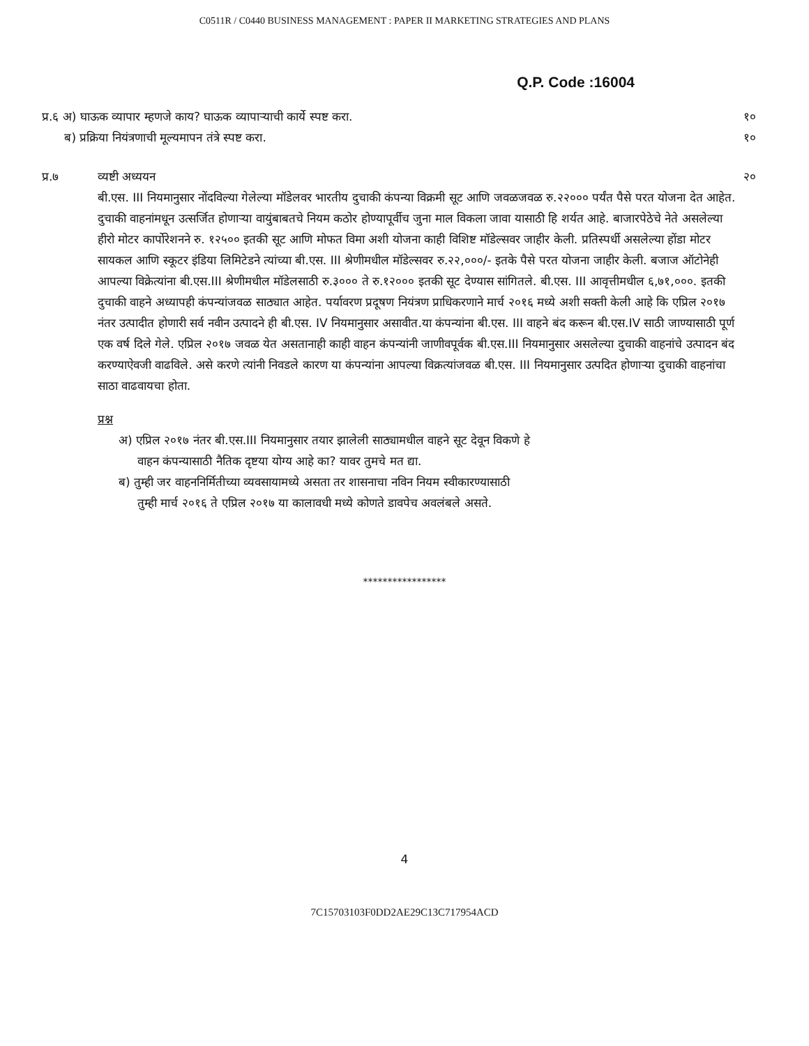C0511R / C0440 BUSINESS MANAGEMENT : PAPER II MARKETING STRATEGIES AND PLANS
Q.P. Code :16004
प्र.६ अ) घाऊक व्यापार म्हणजे काय? घाऊक व्यापाऱ्याची कार्ये स्पष्ट करा. १०
ब) प्रक्रिया नियंत्रणाची मूल्यमापन तंत्रे स्पष्ट करा. १०
प्र.७ व्यष्टी अध्ययन २०
बी.एस. III नियमानुसार नोंदविल्या गेलेल्या मॉडेलवर भारतीय दुचाकी कंपन्या विक्रमी सूट आणि जवळजवळ रु.२२००० पर्यंत पैसे परत योजना देत आहेत. दुचाकी वाहनांमधून उत्सर्जित होणाऱ्या वायुंबाबतचे नियम कठोर होण्यापूर्वीच जुना माल विकला जावा यासाठी हि शर्यत आहे. बाजारपेठेचे नेते असलेल्या हीरो मोटर कार्पोरेशनने रु. १२५०० इतकी सूट आणि मोफत विमा अशी योजना काही विशिष्ट मॉडेल्सवर जाहीर केली. प्रतिस्पर्धी असलेल्या होंडा मोटर सायकल आणि स्कूटर इंडिया लिमिटेडने त्यांच्या बी.एस. III श्रेणीमधील मॉडेल्सवर रु.२२,०००/- इतके पैसे परत योजना जाहीर केली. बजाज ऑटोनेही आपल्या विक्रेत्यांना बी.एस.III श्रेणीमधील मॉडेलसाठी रु.३००० ते रु.१२००० इतकी सूट देण्यास सांगितले. बी.एस. III आवृत्तीमधील ६,७१,०००. इतकी दुचाकी वाहने अध्यापही कंपन्यांजवळ साठ्यात आहेत. पर्यावरण प्रदूषण नियंत्रण प्राधिकरणाने मार्च २०१६ मध्ये अशी सक्ती केली आहे कि एप्रिल २०१७ नंतर उत्पादीत होणारी सर्व नवीन उत्पादने ही बी.एस. IV नियमानुसार असावीत.या कंपन्यांना बी.एस. III वाहने बंद करून बी.एस.IV साठी जाण्यासाठी पूर्ण एक वर्ष दिले गेले. एप्रिल २०१७ जवळ येत असतानाही काही वाहन कंपन्यांनी जाणीवपूर्वक बी.एस.III नियमानुसार असलेल्या दुचाकी वाहनांचे उत्पादन बंद करण्याऐवजी वाढविले. असे करणे त्यांनी निवडले कारण या कंपन्यांना आपल्या विक्रत्यांजवळ बी.एस. III नियमानुसार उत्पदित होणाऱ्या दुचाकी वाहनांचा साठा वाढवायचा होता.
प्रश्न
अ) एप्रिल २०१७ नंतर बी.एस.III नियमानुसार तयार झालेली साठ्यामधील वाहने सूट देवून विकणे हे
वाहन कंपन्यासाठी नैतिक दृष्टया योग्य आहे का? यावर तुमचे मत द्या.
ब) तुम्ही जर वाहननिर्मितीच्या व्यवसायामध्ये असता तर शासनाचा नविन नियम स्वीकारण्यासाठी
तुम्ही मार्च २०१६ ते एप्रिल २०१७ या कालावधी मध्ये कोणते डावपेच अवलंबले असते.
*****************
4
7C15703103F0DD2AE29C13C717954ACD